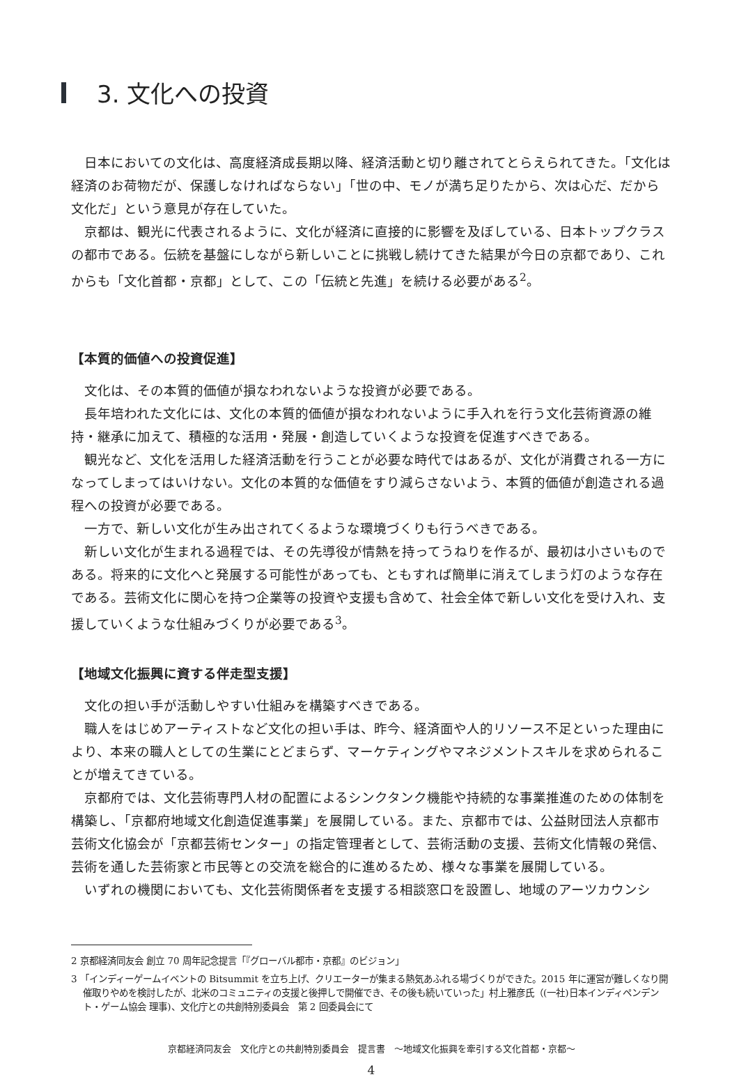3. 文化への投資
日本においての文化は、高度経済成長期以降、経済活動と切り離されてとらえられてきた。「文化は経済のお荷物だが、保護しなければならない」「世の中、モノが満ち足りたから、次は心だ、だから文化だ」という意見が存在していた。
京都は、観光に代表されるように、文化が経済に直接的に影響を及ぼしている、日本トップクラスの都市である。伝統を基盤にしながら新しいことに挑戦し続けてきた結果が今日の京都であり、これからも「文化首都・京都」として、この「伝統と先進」を続ける必要がある<sup>2</sup>。
【本質的価値への投資促進】
文化は、その本質的価値が損なわれないような投資が必要である。
長年培われた文化には、文化の本質的価値が損なわれないように手入れを行う文化芸術資源の維持・継承に加えて、積極的な活用・発展・創造していくような投資を促進すべきである。
観光など、文化を活用した経済活動を行うことが必要な時代ではあるが、文化が消費される一方になってしまってはいけない。文化の本質的な価値をすり減らさないよう、本質的価値が創造される過程への投資が必要である。
一方で、新しい文化が生み出されてくるような環境づくりも行うべきである。
新しい文化が生まれる過程では、その先導役が情熱を持ってうねりを作るが、最初は小さいものである。将来的に文化へと発展する可能性があっても、ともすれば簡単に消えてしまう灯のような存在である。芸術文化に関心を持つ企業等の投資や支援も含めて、社会全体で新しい文化を受け入れ、支援していくような仕組みづくりが必要である<sup>3</sup>。
【地域文化振興に資する伴走型支援】
文化の担い手が活動しやすい仕組みを構築すべきである。
職人をはじめアーティストなど文化の担い手は、昨今、経済面や人的リソース不足といった理由により、本来の職人としての生業にとどまらず、マーケティングやマネジメントスキルを求められることが増えてきている。
京都府では、文化芸術専門人材の配置によるシンクタンク機能や持続的な事業推進のための体制を構築し、「京都府地域文化創造促進事業」を展開している。また、京都市では、公益財団法人京都市芸術文化協会が「京都芸術センター」の指定管理者として、芸術活動の支援、芸術文化情報の発信、芸術を通した芸術家と市民等との交流を総合的に進めるため、様々な事業を展開している。
いずれの機関においても、文化芸術関係者を支援する相談窓口を設置し、地域のアーツカウンシ
2 京都経済同友会 創立 70 周年記念提言「『グローバル都市・京都』のビジョン」
3 「インディーゲームイベントの Bitsummit を立ち上げ、クリエーターが集まる熱気あふれる場づくりができた。2015 年に運営が難しくなり開催取りやめを検討したが、北米のコミュニティの支援と後押しで開催でき、その後も続いていった」村上雅彦氏（(一社)日本インディペンデント・ゲーム協会 理事)、文化庁との共創特別委員会　第 2 回委員会にて
京都経済同友会　文化庁との共創特別委員会　提言書　～地域文化振興を牽引する文化首都・京都～
4